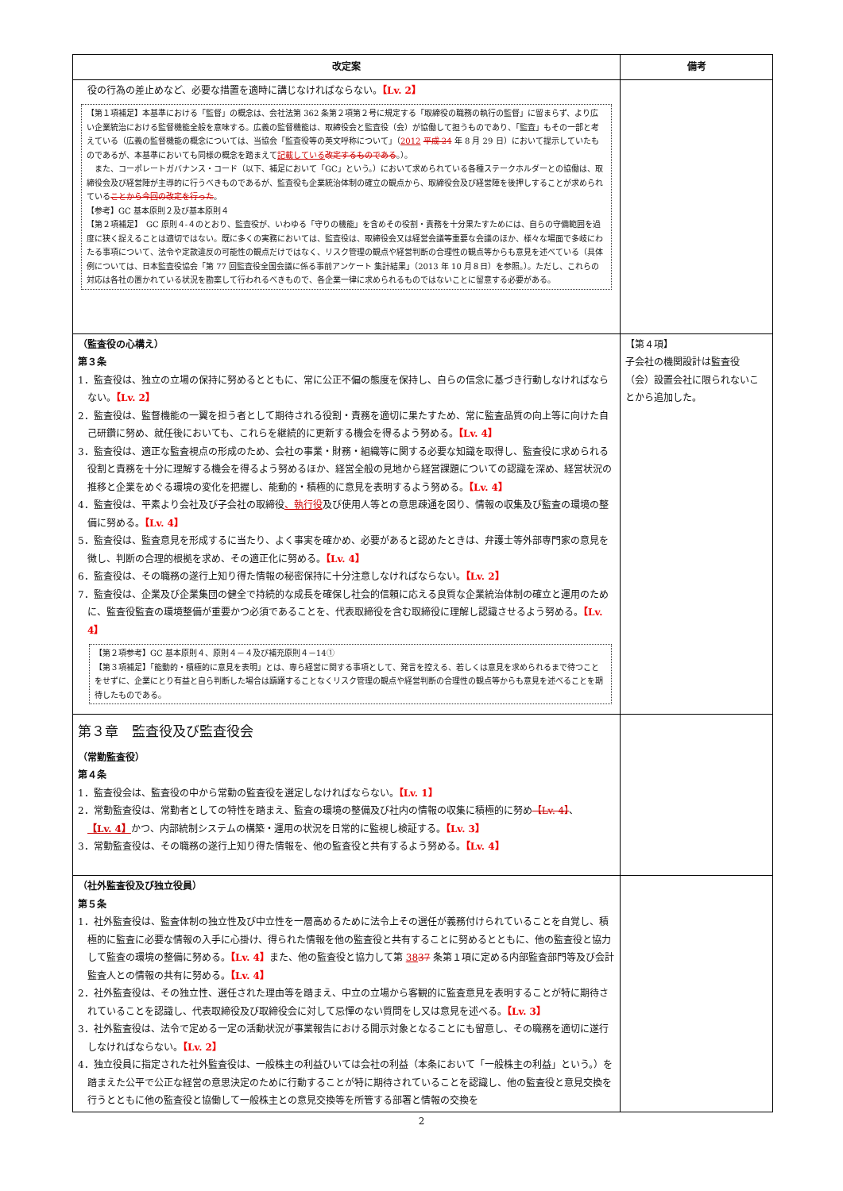| 改定案 | 備考 |
| --- | --- |
| 役の行為の差止めなど、必要な措置を適時に講じなければならない。 【Lv. 2】 【第１項補足】本基準における「監督」の概念は、会社法第 362 条第２項第２号に規定する「取締役の職務の執行の監督」に留まらず、より広い企業統治における監督機能全般を意味する。広義の監督機能は、取締役会と監査役（会）が協働して担うものであり、「監査」もその一部と考えている（広義の監督機能の概念については、当協会「監査役等の英文呼称について」（ 2012 平成 24 年 8 月 29 日）において提示していたものであるが、本基準においても同様の概念を踏まえて 記載している 改定するものである 。）。 また、コーポレートガバナンス・コード（以下、補足において「GC」という。）において求められている各種ステークホルダーとの協働は、取締役会及び経営陣が主導的に行うべきものであるが、監査役も企業統治体制の確立の観点から、取締役会及び経営陣を後押しすることが求められている ことから今回の改定を行った 。 【参考】GC 基本原則２及び基本原則４ 【第２項補足】 GC 原則４-４のとおり、監査役が、いわゆる「守りの機能」を含めその役割・責務を十分果たすためには、自らの守備範囲を過度に狭く捉えることは適切ではない。既に多くの実務においては、監査役は、取締役会又は経営会議等重要な会議のほか、様々な場面で多岐にわたる事項について、法令や定款違反の可能性の観点だけではなく、リスク管理の観点や経営判断の合理性の観点等からも意見を述べている（具体例については、日本監査役協会「第 77 回監査役全国会議に係る事前アンケート 集計結果」（2013 年 10 月８日）を参照。）。ただし、これらの対応は各社の置かれている状況を勘案して行われるべきもので、各企業一律に求められるものではないことに留意する必要がある。 | |
| （監査役の心構え） 第３条 1．監査役は、独立の立場の保持に努めるとともに、常に公正不偏の態度を保持し、自らの信念に基づき行動しなければならない。 【Lv. 2】 2．監査役は、監督機能の一翼を担う者として期待される役割・責務を適切に果たすため、常に監査品質の向上等に向けた自己研鑽に努め、就任後においても、これらを継続的に更新する機会を得るよう努める。 【Lv. 4】 3．監査役は、適正な監査視点の形成のため、会社の事業・財務・組織等に関する必要な知識を取得し、監査役に求められる役割と責務を十分に理解する機会を得るよう努めるほか、経営全般の見地から経営課題についての認識を深め、経営状況の推移と企業をめぐる環境の変化を把握し、能動的・積極的に意見を表明するよう努める。 【Lv. 4】 4．監査役は、平素より会社及び子会社の取締役 、執行役 及び使用人等との意思疎通を図り、情報の収集及び監査の環境の整備に努める。 【Lv. 4】 5．監査役は、監査意見を形成するに当たり、よく事実を確かめ、必要があると認めたときは、弁護士等外部専門家の意見を徴し、判断の合理的根拠を求め、その適正化に努める。 【Lv. 4】 6．監査役は、その職務の遂行上知り得た情報の秘密保持に十分注意しなければならない。 【Lv. 2】 7．監査役は、企業及び企業集団の健全で持続的な成長を確保し社会的信頼に応える良質な企業統治体制の確立と運用のために、監査役監査の環境整備が重要かつ必須であることを、代表取締役を含む取締役に理解し認識させるよう努める。 【Lv. 4】 【第２項参考】GC 基本原則４、原則４－４及び補充原則４－14① 【第３項補足】「能動的・積極的に意見を表明」とは、専ら経営に関する事項として、発言を控える、若しくは意見を求められるまで待つことをせずに、企業にとり有益と自ら判断した場合は躊躇することなくリスク管理の観点や経営判断の合理性の観点等からも意見を述べることを期待したものである。 | 【第４項】 子会社の機関設計は監査役（会）設置会社に限られないことから追加した。 |
| 第３章 監査役及び監査役会 （常勤監査役） 第４条 1．監査役会は、監査役の中から常勤の監査役を選定しなければならない。 【Lv. 1】 2．常勤監査役は、常勤者としての特性を踏まえ、監査の環境の整備及び社内の情報の収集に積極的に努め 【Lv. 4】 、 【Lv. 4】 かつ、内部統制システムの構築・運用の状況を日常的に監視し検証する。 【Lv. 3】 3．常勤監査役は、その職務の遂行上知り得た情報を、他の監査役と共有するよう努める。 【Lv. 4】 | |
| （社外監査役及び独立役員） 第５条 1．社外監査役は、監査体制の独立性及び中立性を一層高めるために法令上その選任が義務付けられていることを自覚し、積極的に監査に必要な情報の入手に心掛け、得られた情報を他の監査役と共有することに努めるとともに、他の監査役と協力して監査の環境の整備に努める。 【Lv. 4】 また、他の監査役と協力して第 38 37 条第１項に定める内部監査部門等及び会計監査人との情報の共有に努める。 【Lv. 4】 2．社外監査役は、その独立性、選任された理由等を踏まえ、中立の立場から客観的に監査意見を表明することが特に期待されていることを認識し、代表取締役及び取締役会に対して忌憚のない質問をし又は意見を述べる。 【Lv. 3】 3．社外監査役は、法令で定める一定の活動状況が事業報告における開示対象となることにも留意し、その職務を適切に遂行しなければならない。 【Lv. 2】 4．独立役員に指定された社外監査役は、一般株主の利益ひいては会社の利益（本条において「一般株主の利益」という。）を踏まえた公平で公正な経営の意思決定のために行動することが特に期待されていることを認識し、他の監査役と意見交換を行うとともに他の監査役と協働して一般株主との意見交換等を所管する部署と情報の交換を | |
2